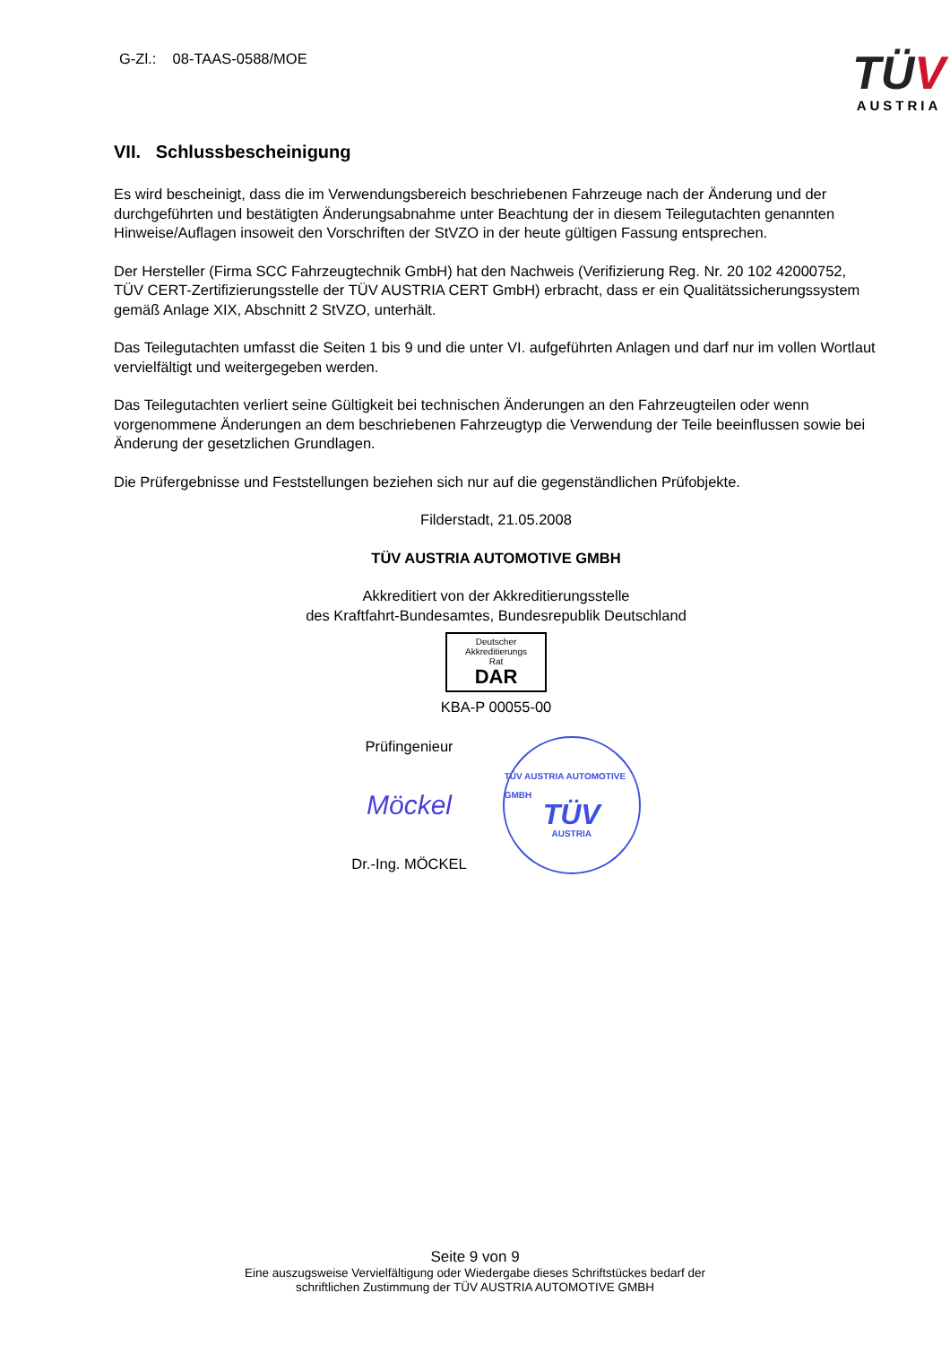G-Zl.: 08-TAAS-0588/MOE
TÜV
AUSTRIA
VII. Schlussbescheinigung
Es wird bescheinigt, dass die im Verwendungsbereich beschriebenen Fahrzeuge nach der Änderung und der durchgeführten und bestätigten Änderungsabnahme unter Beachtung der in diesem Teilegutachten genannten Hinweise/Auflagen insoweit den Vorschriften der StVZO in der heute gültigen Fassung entsprechen.
Der Hersteller (Firma SCC Fahrzeugtechnik GmbH) hat den Nachweis (Verifizierung Reg. Nr. 20 102 42000752, TÜV CERT-Zertifizierungsstelle der TÜV AUSTRIA CERT GmbH) erbracht, dass er ein Qualitätssicherungssystem gemäß Anlage XIX, Abschnitt 2 StVZO, unterhält.
Das Teilegutachten umfasst die Seiten 1 bis 9 und die unter VI. aufgeführten Anlagen und darf nur im vollen Wortlaut vervielfältigt und weitergegeben werden.
Das Teilegutachten verliert seine Gültigkeit bei technischen Änderungen an den Fahrzeugteilen oder wenn vorgenommene Änderungen an dem beschriebenen Fahrzeugtyp die Verwendung der Teile beeinflussen sowie bei Änderung der gesetzlichen Grundlagen.
Die Prüfergebnisse und Feststellungen beziehen sich nur auf die gegenständlichen Prüfobjekte.
Filderstadt, 21.05.2008
TÜV AUSTRIA AUTOMOTIVE GMBH
Akkreditiert von der Akkreditierungsstelle
des Kraftfahrt-Bundesamtes, Bundesrepublik Deutschland
Deutscher
Akkreditierungs
Rat
DAR
KBA-P 00055-00
Prüfingenieur
Möckel
Dr.-Ing. MÖCKEL
TÜV AUSTRIA AUTOMOTIVE GMBH
TÜV
AUSTRIA
Seite 9 von 9
Eine auszugsweise Vervielfältigung oder Wiedergabe dieses Schriftstückes bedarf der
schriftlichen Zustimmung der TÜV AUSTRIA AUTOMOTIVE GMBH